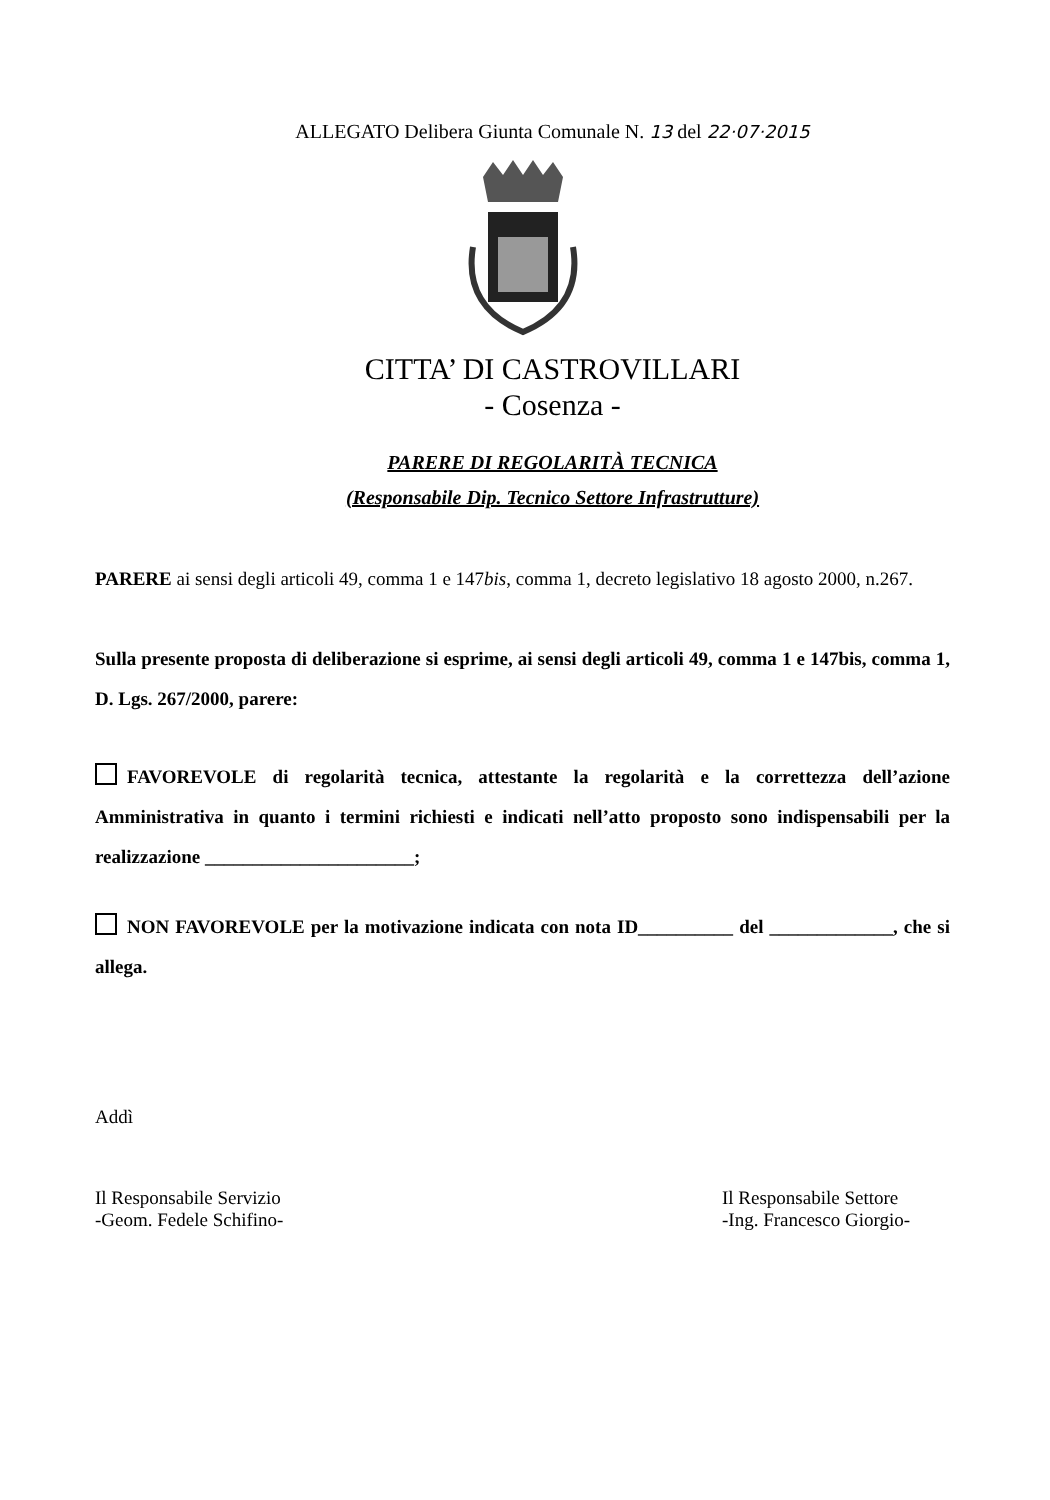ALLEGATO Delibera Giunta Comunale N. 13 del 22·07·2015
CITTA’ DI CASTROVILLARI
- Cosenza -
PARERE DI REGOLARITÀ TECNICA
(Responsabile Dip. Tecnico Settore Infrastrutture)
PARERE ai sensi degli articoli 49, comma 1 e 147bis, comma 1, decreto legislativo 18 agosto 2000, n.267.
Sulla presente proposta di deliberazione si esprime, ai sensi degli articoli 49, comma 1 e 147bis, comma 1, D. Lgs. 267/2000, parere:
FAVOREVOLE di regolarità tecnica, attestante la regolarità e la correttezza dell’azione Amministrativa in quanto i termini richiesti e indicati nell’atto proposto sono indispensabili per la realizzazione ______________________;
NON FAVOREVOLE per la motivazione indicata con nota ID__________ del _____________, che si allega.
Addì
Il Responsabile Servizio
-Geom. Fedele Schifino-
Il Responsabile Settore
-Ing. Francesco Giorgio-